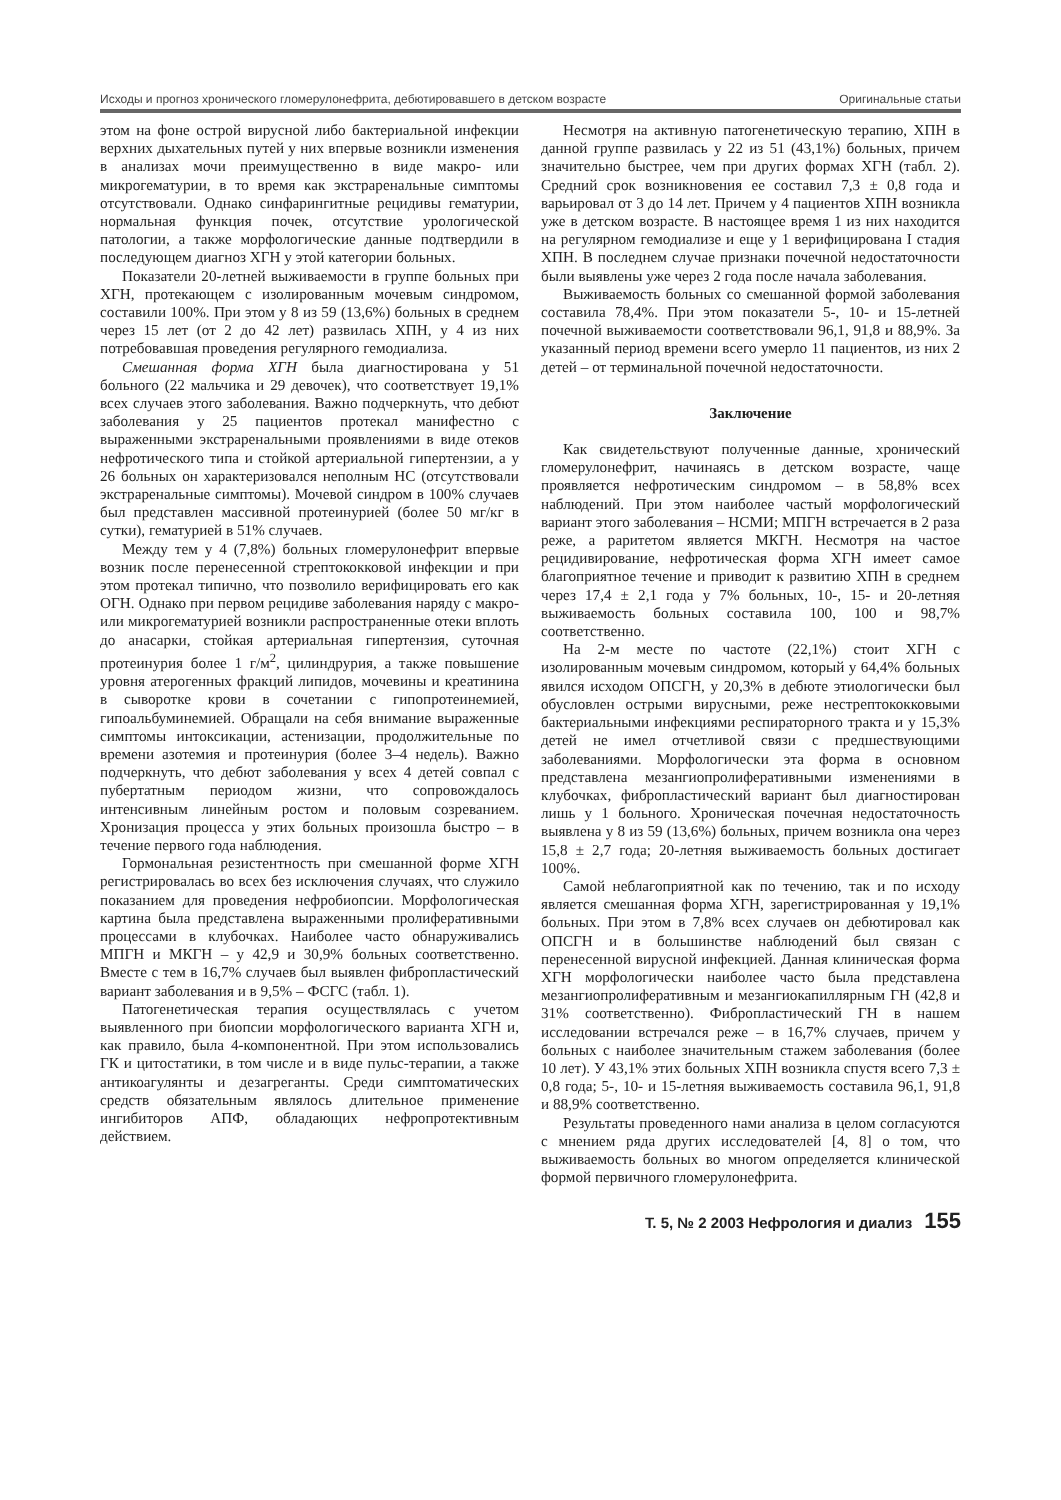Исходы и прогноз хронического гломерулонефрита, дебютировавшего в детском возрасте Оригинальные статьи
этом на фоне острой вирусной либо бактериальной инфекции верхних дыхательных путей у них впервые возникли изменения в анализах мочи преимущественно в виде макро- или микрогематурии, в то время как экстраренальные симптомы отсутствовали. Однако синфарингитные рецидивы гематурии, нормальная функция почек, отсутствие урологической патологии, а также морфологические данные подтвердили в последующем диагноз ХГН у этой категории больных.
Показатели 20-летней выживаемости в группе больных при ХГН, протекающем с изолированным мочевым синдромом, составили 100%. При этом у 8 из 59 (13,6%) больных в среднем через 15 лет (от 2 до 42 лет) развилась ХПН, у 4 из них потребовавшая проведения регулярного гемодиализа.
Смешанная форма ХГН была диагностирована у 51 больного (22 мальчика и 29 девочек), что соответствует 19,1% всех случаев этого заболевания. Важно подчеркнуть, что дебют заболевания у 25 пациентов протекал манифестно с выраженными экстраренальными проявлениями в виде отеков нефротического типа и стойкой артериальной гипертензии, а у 26 больных он характеризовался неполным НС (отсутствовали экстраренальные симптомы). Мочевой синдром в 100% случаев был представлен массивной протеинурией (более 50 мг/кг в сутки), гематурией в 51% случаев.
Между тем у 4 (7,8%) больных гломерулонефрит впервые возник после перенесенной стрептококковой инфекции и при этом протекал типично, что позволило верифицировать его как ОГН. Однако при первом рецидиве заболевания наряду с макро- или микрогематурией возникли распространенные отеки вплоть до анасарки, стойкая артериальная гипертензия, суточная протеинурия более 1 г/м<sup>2</sup>, цилиндрурия, а также повышение уровня атерогенных фракций липидов, мочевины и креатинина в сыворотке крови в сочетании с гипопротеинемией, гипоальбуминемией. Обращали на себя внимание выраженные симптомы интоксикации, астенизации, продолжительные по времени азотемия и протеинурия (более 3–4 недель). Важно подчеркнуть, что дебют заболевания у всех 4 детей совпал с пубертатным периодом жизни, что сопровождалось интенсивным линейным ростом и половым созреванием. Хронизация процесса у этих больных произошла быстро – в течение первого года наблюдения.
Гормональная резистентность при смешанной форме ХГН регистрировалась во всех без исключения случаях, что служило показанием для проведения нефробиопсии. Морфологическая картина была представлена выраженными пролиферативными процессами в клубочках. Наиболее часто обнаруживались МПГН и МКГН – у 42,9 и 30,9% больных соответственно. Вместе с тем в 16,7% случаев был выявлен фибропластический вариант заболевания и в 9,5% – ФСГС (табл. 1).
Патогенетическая терапия осуществлялась с учетом выявленного при биопсии морфологического варианта ХГН и, как правило, была 4-компонентной. При этом использовались ГК и цитостатики, в том числе и в виде пульс-терапии, а также антикоагулянты и дезагреганты. Среди симптоматических средств обязательным являлось длительное применение ингибиторов АПФ, обладающих нефропротективным действием.
Несмотря на активную патогенетическую терапию, ХПН в данной группе развилась у 22 из 51 (43,1%) больных, причем значительно быстрее, чем при других формах ХГН (табл. 2). Средний срок возникновения ее составил 7,3 ± 0,8 года и варьировал от 3 до 14 лет. Причем у 4 пациентов ХПН возникла уже в детском возрасте. В настоящее время 1 из них находится на регулярном гемодиализе и еще у 1 верифицирована I стадия ХПН. В последнем случае признаки почечной недостаточности были выявлены уже через 2 года после начала заболевания.
Выживаемость больных со смешанной формой заболевания составила 78,4%. При этом показатели 5-, 10- и 15-летней почечной выживаемости соответствовали 96,1, 91,8 и 88,9%. За указанный период времени всего умерло 11 пациентов, из них 2 детей – от терминальной почечной недостаточности.
Заключение
Как свидетельствуют полученные данные, хронический гломерулонефрит, начинаясь в детском возрасте, чаще проявляется нефротическим синдромом – в 58,8% всех наблюдений. При этом наиболее частый морфологический вариант этого заболевания – НСМИ; МПГН встречается в 2 раза реже, а раритетом является МКГН. Несмотря на частое рецидивирование, нефротическая форма ХГН имеет самое благоприятное течение и приводит к развитию ХПН в среднем через 17,4 ± 2,1 года у 7% больных, 10-, 15- и 20-летняя выживаемость больных составила 100, 100 и 98,7% соответственно.
На 2-м месте по частоте (22,1%) стоит ХГН с изолированным мочевым синдромом, который у 64,4% больных явился исходом ОПСГН, у 20,3% в дебюте этиологически был обусловлен острыми вирусными, реже нестрептококковыми бактериальными инфекциями респираторного тракта и у 15,3% детей не имел отчетливой связи с предшествующими заболеваниями. Морфологически эта форма в основном представлена мезангиопролиферативными изменениями в клубочках, фибропластический вариант был диагностирован лишь у 1 больного. Хроническая почечная недостаточность выявлена у 8 из 59 (13,6%) больных, причем возникла она через 15,8 ± 2,7 года; 20-летняя выживаемость больных достигает 100%.
Самой неблагоприятной как по течению, так и по исходу является смешанная форма ХГН, зарегистрированная у 19,1% больных. При этом в 7,8% всех случаев он дебютировал как ОПСГН и в большинстве наблюдений был связан с перенесенной вирусной инфекцией. Данная клиническая форма ХГН морфологически наиболее часто была представлена мезангиопролиферативным и мезангиокапиллярным ГН (42,8 и 31% соответственно). Фибропластический ГН в нашем исследовании встречался реже – в 16,7% случаев, причем у больных с наиболее значительным стажем заболевания (более 10 лет). У 43,1% этих больных ХПН возникла спустя всего 7,3 ± 0,8 года; 5-, 10- и 15-летняя выживаемость составила 96,1, 91,8 и 88,9% соответственно.
Результаты проведенного нами анализа в целом согласуются с мнением ряда других исследователей [4, 8] о том, что выживаемость больных во многом определяется клинической формой первичного гломерулонефрита.
Т. 5, № 2 2003 Нефрология и диализ 155